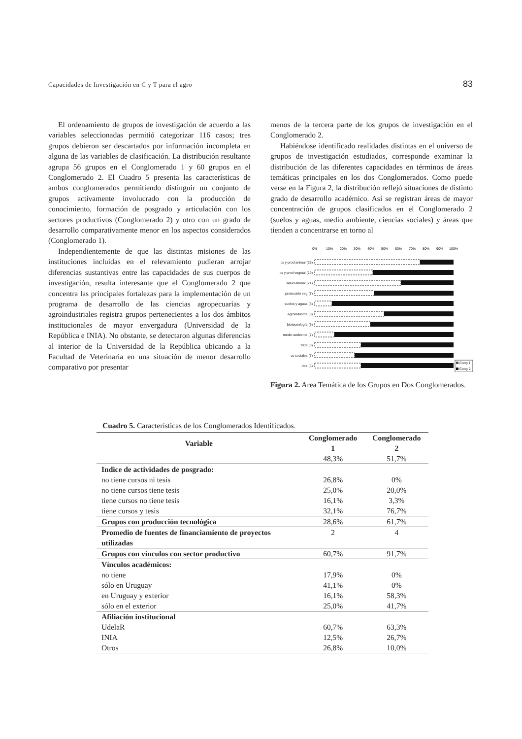Capacidades de Investigación en C y T para el agro 83
El ordenamiento de grupos de investigación de acuerdo a las variables seleccionadas permitió categorizar 116 casos; tres grupos debieron ser descartados por información incompleta en alguna de las variables de clasificación. La distribución resultante agrupa 56 grupos en el Conglomerado 1 y 60 grupos en el Conglomerado 2. El Cuadro 5 presenta las características de ambos conglomerados permitiendo distinguir un conjunto de grupos activamente involucrado con la producción de conocimiento, formación de posgrado y articulación con los sectores productivos (Conglomerado 2) y otro con un grado de desarrollo comparativamente menor en los aspectos considerados (Conglomerado 1).
Independientemente de que las distintas misiones de las instituciones incluidas en el relevamiento pudieran arrojar diferencias sustantivas entre las capacidades de sus cuerpos de investigación, resulta interesante que el Conglomerado 2 que concentra las principales fortalezas para la implementación de un programa de desarrollo de las ciencias agropecuarias y agroindustriales registra grupos pertenecientes a los dos ámbitos institucionales de mayor envergadura (Universidad de la República e INIA). No obstante, se detectaron algunas diferencias al interior de la Universidad de la República ubicando a la Facultad de Veterinaria en una situación de menor desarrollo comparativo por presentar
menos de la tercera parte de los grupos de investigación en el Conglomerado 2.
Habiéndose identificado realidades distintas en el universo de grupos de investigación estudiados, corresponde examinar la distribución de las diferentes capacidades en términos de áreas temáticas principales en los dos Conglomerados. Como puede verse en la Figura 2, la distribución reflejó situaciones de distinto grado de desarrollo académico. Así se registran áreas de mayor concentración de grupos clasificados en el Conglomerado 2 (suelos y aguas, medio ambiente, ciencias sociales) y áreas que tienden a concentrarse en torno al
0%
10%
20%
30%
40%
50%
60%
70%
80%
90%
100%
cs y prod animal (25)
cs y prod vegetal (19)
salud animal (21)
protección veg (7)
suelos y aguas (8)
agroindustria (8)
biotecnología (5)
medio ambiente (7)
TICs (3)
cs sociales (7)
otra (6)
Cong 1
Cong 2
Figura 2. Area Temática de los Grupos en Dos Conglomerados.
Cuadro 5. Características de los Conglomerados Identificados.
| Variable | Conglomerado 1 | Conglomerado 2 |
| --- | --- | --- |
| | 48,3% | 51,7% |
| Indice de actividades de posgrado: | | |
| no tiene cursos ni tesis | 26,8% | 0% |
| no tiene cursos tiene tesis | 25,0% | 20,0% |
| tiene cursos no tiene tesis | 16,1% | 3,3% |
| tiene cursos y tesis | 32,1% | 76,7% |
| Grupos con producción tecnológica | 28,6% | 61,7% |
| Promedio de fuentes de financiamiento de proyectos utilizadas | 2 | 4 |
| Grupos con vínculos con sector productivo | 60,7% | 91,7% |
| Vínculos académicos: | | |
| no tiene | 17,9% | 0% |
| sólo en Uruguay | 41,1% | 0% |
| en Uruguay y exterior | 16,1% | 58,3% |
| sólo en el exterior | 25,0% | 41,7% |
| Afiliación institucional | | |
| UdelaR | 60,7% | 63,3% |
| INIA | 12,5% | 26,7% |
| Otros | 26,8% | 10,0% |